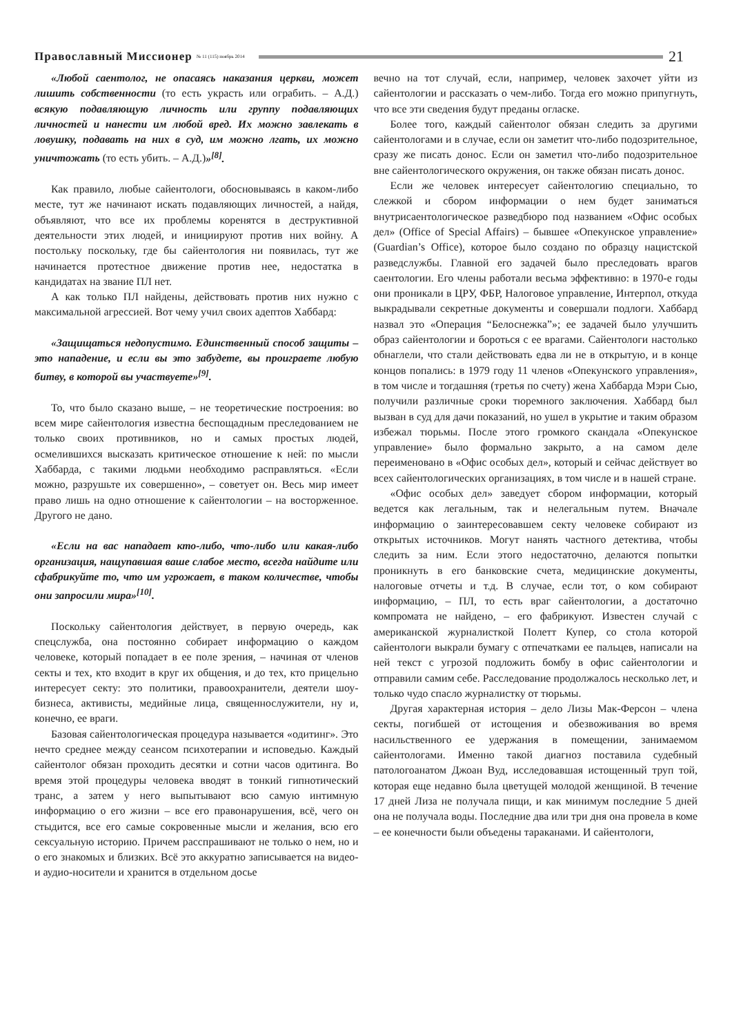Православный Миссионер № 11 (115) ноябрь 2014
21
«Любой саентолог, не опасаясь наказания церкви, может лишить собственности (то есть украсть или ограбить. – А.Д.) всякую подавляющую личность или группу подавляющих личностей и нанести им любой вред. Их можно завлекать в ловушку, подавать на них в суд, им можно лгать, их можно уничтожать (то есть убить. – А.Д.)»<sup>[8]</sup>.
Как правило, любые сайентологи, обосновываясь в каком-либо месте, тут же начинают искать подавляющих личностей, а найдя, объявляют, что все их проблемы коренятся в деструктивной деятельности этих людей, и инициируют против них войну. А постольку поскольку, где бы сайентология ни появилась, тут же начинается протестное движение против нее, недостатка в кандидатах на звание ПЛ нет.
А как только ПЛ найдены, действовать против них нужно с максимальной агрессией. Вот чему учил своих адептов Хаббард:
«Защищаться недопустимо. Единственный способ защиты – это нападение, и если вы это забудете, вы проиграете любую битву, в которой вы участвуете»<sup>[9]</sup>.
То, что было сказано выше, – не теоретические построения: во всем мире сайентология известна беспощадным преследованием не только своих противников, но и самых простых людей, осмелившихся высказать критическое отношение к ней: по мысли Хаббарда, с такими людьми необходимо расправляться. «Если можно, разрушьте их совершенно», – советует он. Весь мир имеет право лишь на одно отношение к сайентологии – на восторженное. Другого не дано.
«Если на вас нападает кто-либо, что-либо или какая-либо организация, нащупавшая ваше слабое место, всегда найдите или сфабрикуйте то, что им угрожает, в таком количестве, чтобы они запросили мира»<sup>[10]</sup>.
Поскольку сайентология действует, в первую очередь, как спецслужба, она постоянно собирает информацию о каждом человеке, который попадает в ее поле зрения, – начиная от членов секты и тех, кто входит в круг их общения, и до тех, кто прицельно интересует секту: это политики, правоохранители, деятели шоу-бизнеса, активисты, медийные лица, священнослужители, ну и, конечно, ее враги.
Базовая сайентологическая процедура называется «одитинг». Это нечто среднее между сеансом психотерапии и исповедью. Каждый сайентолог обязан проходить десятки и сотни часов одитинга. Во время этой процедуры человека вводят в тонкий гипнотический транс, а затем у него выпытывают всю самую интимную информацию о его жизни – все его правонарушения, всё, чего он стыдится, все его самые сокровенные мысли и желания, всю его сексуальную историю. Причем расспрашивают не только о нем, но и о его знакомых и близких. Всё это аккуратно записывается на видео- и аудио-носители и хранится в отдельном досье
вечно на тот случай, если, например, человек захочет уйти из сайентологии и рассказать о чем-либо. Тогда его можно припугнуть, что все эти сведения будут преданы огласке.
Более того, каждый сайентолог обязан следить за другими сайентологами и в случае, если он заметит что-либо подозрительное, сразу же писать донос. Если он заметил что-либо подозрительное вне сайентологического окружения, он также обязан писать донос.
Если же человек интересует сайентологию специально, то слежкой и сбором информации о нем будет заниматься внутрисаентологическое разведбюро под названием «Офис особых дел» (Office of Special Affairs) – бывшее «Опекунское управление» (Guardian’s Office), которое было создано по образцу нацистской разведслужбы. Главной его задачей было преследовать врагов саентологии. Его члены работали весьма эффективно: в 1970-е годы они проникали в ЦРУ, ФБР, Налоговое управление, Интерпол, откуда выкрадывали секретные документы и совершали подлоги. Хаббард назвал это «Операция “Белоснежка”»; ее задачей было улучшить образ сайентологии и бороться с ее врагами. Сайентологи настолько обнаглели, что стали действовать едва ли не в открытую, и в конце концов попались: в 1979 году 11 членов «Опекунского управления», в том числе и тогдашняя (третья по счету) жена Хаббарда Мэри Сью, получили различные сроки тюремного заключения. Хаббард был вызван в суд для дачи показаний, но ушел в укрытие и таким образом избежал тюрьмы. После этого громкого скандала «Опекунское управление» было формально закрыто, а на самом деле переименовано в «Офис особых дел», который и сейчас действует во всех сайентологических организациях, в том числе и в нашей стране.
«Офис особых дел» заведует сбором информации, который ведется как легальным, так и нелегальным путем. Вначале информацию о заинтересовавшем секту человеке собирают из открытых источников. Могут нанять частного детектива, чтобы следить за ним. Если этого недостаточно, делаются попытки проникнуть в его банковские счета, медицинские документы, налоговые отчеты и т.д. В случае, если тот, о ком собирают информацию, – ПЛ, то есть враг сайентологии, а достаточно компромата не найдено, – его фабрикуют. Известен случай с американской журналисткой Полетт Купер, со стола которой сайентологи выкрали бумагу с отпечатками ее пальцев, написали на ней текст с угрозой подложить бомбу в офис сайентологии и отправили самим себе. Расследование продолжалось несколько лет, и только чудо спасло журналистку от тюрьмы.
Другая характерная история – дело Лизы Мак-Ферсон – члена секты, погибшей от истощения и обезвоживания во время насильственного ее удержания в помещении, занимаемом сайентологами. Именно такой диагноз поставила судебный патологоанатом Джоан Вуд, исследовавшая истощенный труп той, которая еще недавно была цветущей молодой женщиной. В течение 17 дней Лиза не получала пищи, и как минимум последние 5 дней она не получала воды. Последние два или три дня она провела в коме – ее конечности были объедены тараканами. И сайентологи,